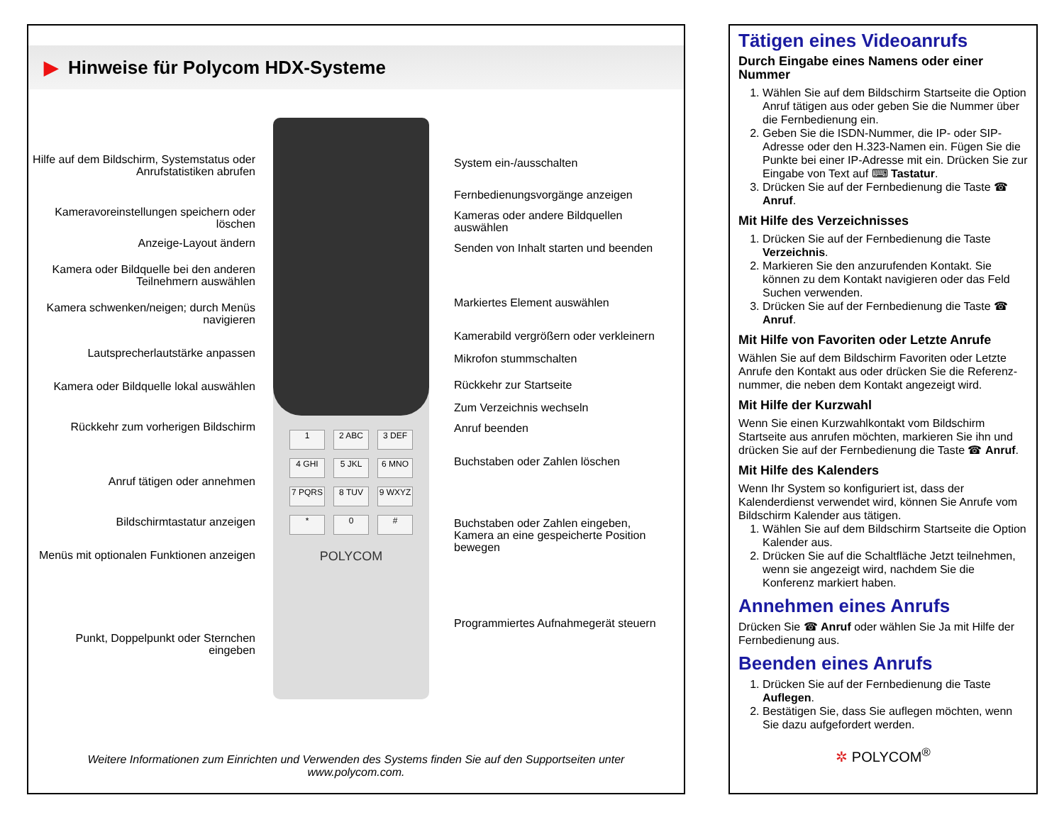▶ Hinweise für Polycom HDX-Systeme
Hilfe auf dem Bildschirm, Systemstatus oder Anrufstatistiken abrufen
Kameravoreinstellungen speichern oder löschen
Anzeige-Layout ändern
Kamera oder Bildquelle bei den anderen Teilnehmern auswählen
Kamera schwenken/neigen; durch Menüs navigieren
Lautsprecherlautstärke anpassen
Kamera oder Bildquelle lokal auswählen
Rückkehr zum vorherigen Bildschirm
Anruf tätigen oder annehmen
Bildschirmtastatur anzeigen
Menüs mit optionalen Funktionen anzeigen
Punkt, Doppelpunkt oder Sternchen eingeben
1
2 ABC
3 DEF
4 GHI
5 JKL
6 MNO
7 PQRS
8 TUV
9 WXYZ
*
0
#
POLYCOM
System ein-/ausschalten
Fernbedienungsvorgänge anzeigen
Kameras oder andere Bildquellen auswählen
Senden von Inhalt starten und beenden
Markiertes Element auswählen
Kamerabild vergrößern oder verkleinern
Mikrofon stummschalten
Rückkehr zur Startseite
Zum Verzeichnis wechseln
Anruf beenden
Buchstaben oder Zahlen löschen
Buchstaben oder Zahlen eingeben, Kamera an eine gespeicherte Position bewegen
Programmiertes Aufnahmegerät steuern
Weitere Informationen zum Einrichten und Verwenden des Systems finden Sie auf den Supportseiten unter
www.polycom.com.
Tätigen eines Videoanrufs
Durch Eingabe eines Namens oder einer Nummer
1. Wählen Sie auf dem Bildschirm Startseite die Option Anruf tätigen aus oder geben Sie die Nummer über die Fernbedienung ein.
2. Geben Sie die ISDN-Nummer, die IP- oder SIP-Adresse oder den H.323-Namen ein. Fügen Sie die Punkte bei einer IP-Adresse mit ein. Drücken Sie zur Eingabe von Text auf ⌨ Tastatur.
3. Drücken Sie auf der Fernbedienung die Taste ☎ Anruf.
Mit Hilfe des Verzeichnisses
1. Drücken Sie auf der Fernbedienung die Taste Verzeichnis.
2. Markieren Sie den anzurufenden Kontakt. Sie können zu dem Kontakt navigieren oder das Feld Suchen verwenden.
3. Drücken Sie auf der Fernbedienung die Taste ☎ Anruf.
Mit Hilfe von Favoriten oder Letzte Anrufe
Wählen Sie auf dem Bildschirm Favoriten oder Letzte Anrufe den Kontakt aus oder drücken Sie die Referenz-nummer, die neben dem Kontakt angezeigt wird.
Mit Hilfe der Kurzwahl
Wenn Sie einen Kurzwahlkontakt vom Bildschirm Startseite aus anrufen möchten, markieren Sie ihn und drücken Sie auf der Fernbedienung die Taste ☎ Anruf.
Mit Hilfe des Kalenders
Wenn Ihr System so konfiguriert ist, dass der Kalenderdienst verwendet wird, können Sie Anrufe vom Bildschirm Kalender aus tätigen.
1. Wählen Sie auf dem Bildschirm Startseite die Option Kalender aus.
2. Drücken Sie auf die Schaltfläche Jetzt teilnehmen, wenn sie angezeigt wird, nachdem Sie die Konferenz markiert haben.
Annehmen eines Anrufs
Drücken Sie ☎ Anruf oder wählen Sie Ja mit Hilfe der Fernbedienung aus.
Beenden eines Anrufs
1. Drücken Sie auf der Fernbedienung die Taste Auflegen.
2. Bestätigen Sie, dass Sie auflegen möchten, wenn Sie dazu aufgefordert werden.
✲ POLYCOM<sup>®</sup>